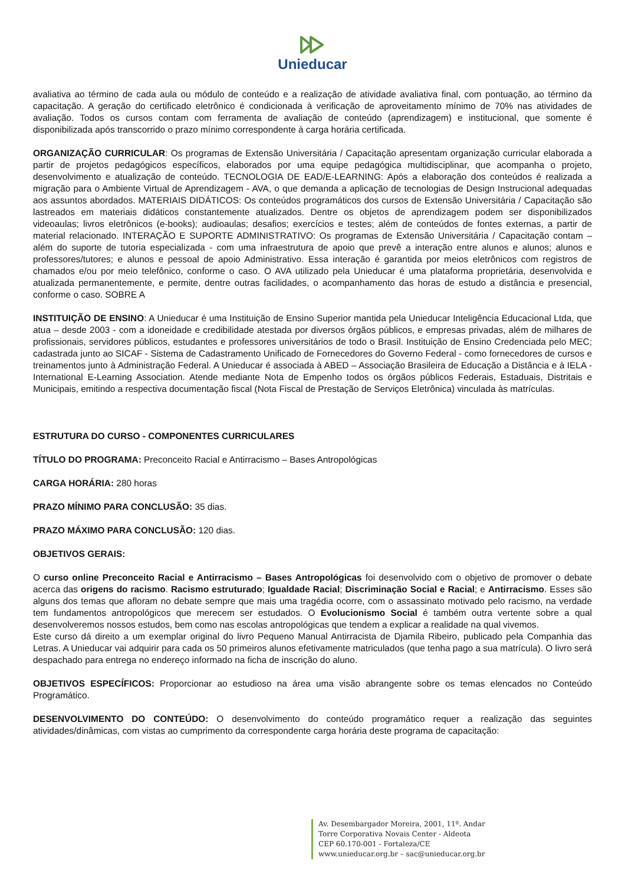Unieducar
avaliativa ao término de cada aula ou módulo de conteúdo e a realização de atividade avaliativa final, com pontuação, ao término da capacitação. A geração do certificado eletrônico é condicionada à verificação de aproveitamento mínimo de 70% nas atividades de avaliação. Todos os cursos contam com ferramenta de avaliação de conteúdo (aprendizagem) e institucional, que somente é disponibilizada após transcorrido o prazo mínimo correspondente à carga horária certificada.
ORGANIZAÇÃO CURRICULAR: Os programas de Extensão Universitária / Capacitação apresentam organização curricular elaborada a partir de projetos pedagógicos específicos, elaborados por uma equipe pedagógica multidisciplinar, que acompanha o projeto, desenvolvimento e atualização de conteúdo. TECNOLOGIA DE EAD/E-LEARNING: Após a elaboração dos conteúdos é realizada a migração para o Ambiente Virtual de Aprendizagem - AVA, o que demanda a aplicação de tecnologias de Design Instrucional adequadas aos assuntos abordados. MATERIAIS DIDÁTICOS: Os conteúdos programáticos dos cursos de Extensão Universitária / Capacitação são lastreados em materiais didáticos constantemente atualizados. Dentre os objetos de aprendizagem podem ser disponibilizados videoaulas; livros eletrônicos (e-books); audioaulas; desafios; exercícios e testes; além de conteúdos de fontes externas, a partir de material relacionado. INTERAÇÃO E SUPORTE ADMINISTRATIVO: Os programas de Extensão Universitária / Capacitação contam – além do suporte de tutoria especializada - com uma infraestrutura de apoio que prevê a interação entre alunos e alunos; alunos e professores/tutores; e alunos e pessoal de apoio Administrativo. Essa interação é garantida por meios eletrônicos com registros de chamados e/ou por meio telefônico, conforme o caso. O AVA utilizado pela Unieducar é uma plataforma proprietária, desenvolvida e atualizada permanentemente, e permite, dentre outras facilidades, o acompanhamento das horas de estudo a distância e presencial, conforme o caso. SOBRE A
INSTITUIÇÃO DE ENSINO: A Unieducar é uma Instituição de Ensino Superior mantida pela Unieducar Inteligência Educacional Ltda, que atua – desde 2003 - com a idoneidade e credibilidade atestada por diversos órgãos públicos, e empresas privadas, além de milhares de profissionais, servidores públicos, estudantes e professores universitários de todo o Brasil. Instituição de Ensino Credenciada pelo MEC; cadastrada junto ao SICAF - Sistema de Cadastramento Unificado de Fornecedores do Governo Federal - como fornecedores de cursos e treinamentos junto à Administração Federal. A Unieducar é associada à ABED – Associação Brasileira de Educação a Distância e à IELA - International E-Learning Association. Atende mediante Nota de Empenho todos os órgãos públicos Federais, Estaduais, Distritais e Municipais, emitindo a respectiva documentação fiscal (Nota Fiscal de Prestação de Serviços Eletrônica) vinculada às matrículas.
ESTRUTURA DO CURSO - COMPONENTES CURRICULARES
TÍTULO DO PROGRAMA: Preconceito Racial e Antirracismo – Bases Antropológicas
CARGA HORÁRIA: 280 horas
PRAZO MÍNIMO PARA CONCLUSÃO: 35 dias.
PRAZO MÁXIMO PARA CONCLUSÃO: 120 dias.
OBJETIVOS GERAIS:
O curso online Preconceito Racial e Antirracismo – Bases Antropológicas foi desenvolvido com o objetivo de promover o debate acerca das origens do racismo. Racismo estruturado; Igualdade Racial; Discriminação Social e Racial; e Antirracismo. Esses são alguns dos temas que afloram no debate sempre que mais uma tragédia ocorre, com o assassinato motivado pelo racismo, na verdade tem fundamentos antropológicos que merecem ser estudados. O Evolucionismo Social é também outra vertente sobre a qual desenvolveremos nossos estudos, bem como nas escolas antropológicas que tendem a explicar a realidade na qual vivemos.
Este curso dá direito a um exemplar original do livro Pequeno Manual Antirracista de Djamila Ribeiro, publicado pela Companhia das Letras. A Unieducar vai adquirir para cada os 50 primeiros alunos efetivamente matriculados (que tenha pago a sua matrícula). O livro será despachado para entrega no endereço informado na ficha de inscrição do aluno.
OBJETIVOS ESPECÍFICOS: Proporcionar ao estudioso na área uma visão abrangente sobre os temas elencados no Conteúdo Programático.
DESENVOLVIMENTO DO CONTEÚDO: O desenvolvimento do conteúdo programático requer a realização das seguintes atividades/dinâmicas, com vistas ao cumprimento da correspondente carga horária deste programa de capacitação:
Av. Desembargador Moreira, 2001, 11º. Andar
Torre Corporativa Novais Center - Aldeota
CEP 60.170-001 - Fortaleza/CE
www.unieducar.org.br – sac@unieducar.org.br